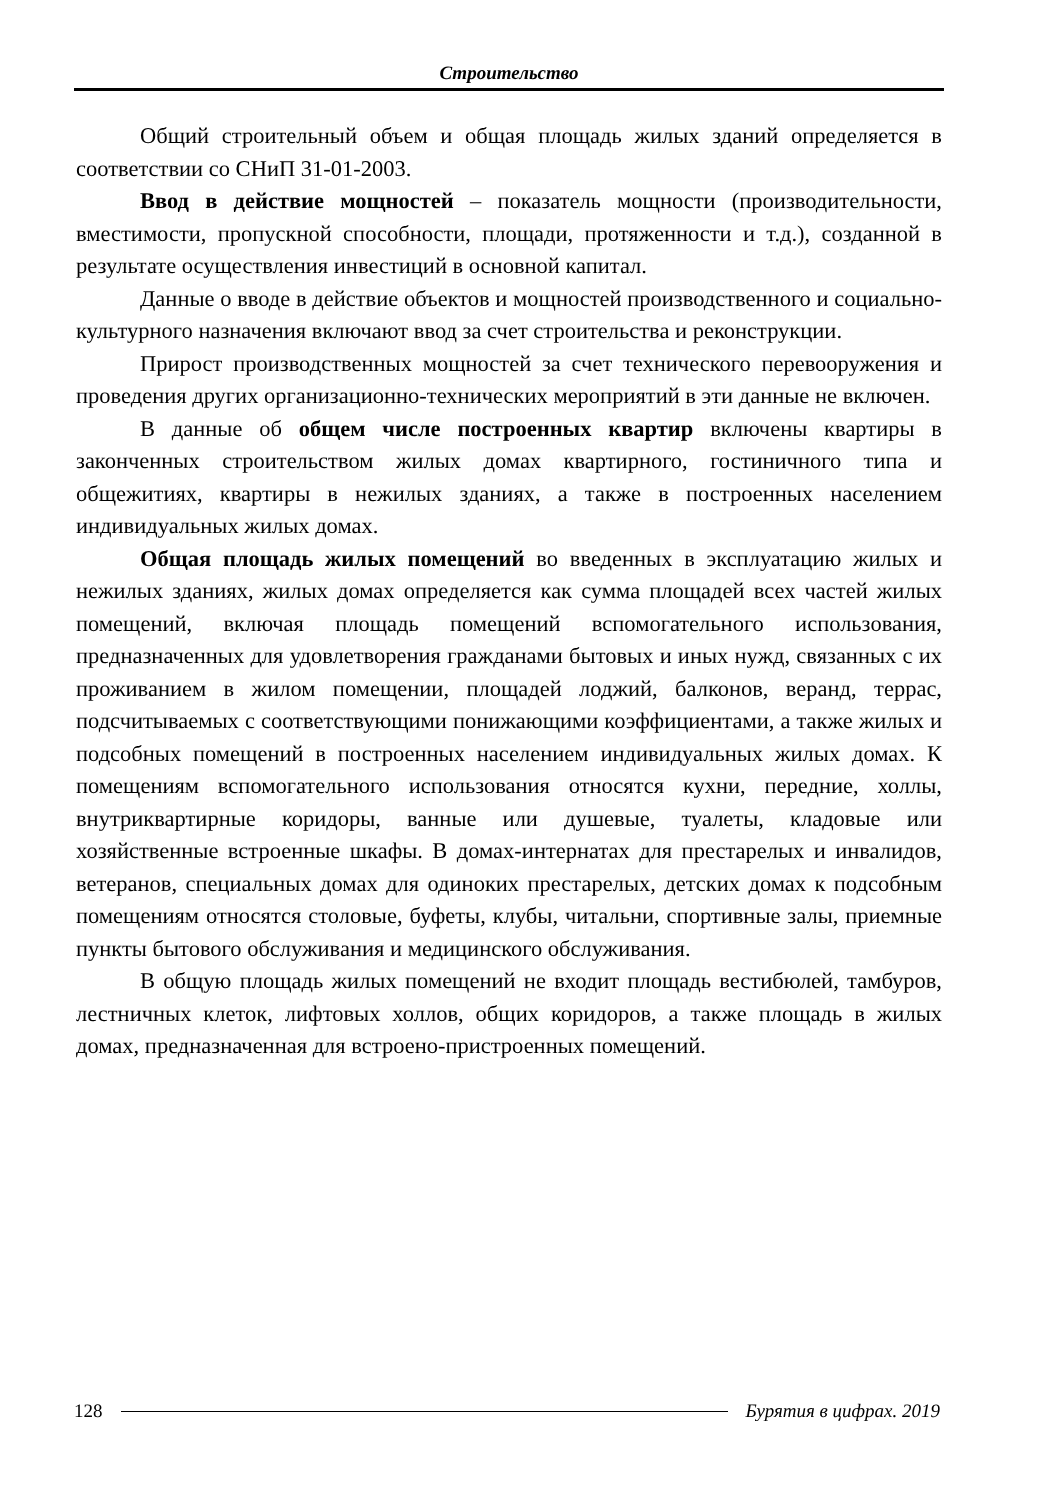Строительство
Общий строительный объем и общая площадь жилых зданий определяется в соответствии со СНиП 31-01-2003.
Ввод в действие мощностей – показатель мощности (производительности, вместимости, пропускной способности, площади, протяженности и т.д.), созданной в результате осуществления инвестиций в основной капитал.
Данные о вводе в действие объектов и мощностей производственного и социально-культурного назначения включают ввод за счет строительства и реконструкции.
Прирост производственных мощностей за счет технического перевооружения и проведения других организационно-технических мероприятий в эти данные не включен.
В данные об общем числе построенных квартир включены квартиры в законченных строительством жилых домах квартирного, гостиничного типа и общежитиях, квартиры в нежилых зданиях, а также в построенных населением индивидуальных жилых домах.
Общая площадь жилых помещений во введенных в эксплуатацию жилых и нежилых зданиях, жилых домах определяется как сумма площадей всех частей жилых помещений, включая площадь помещений вспомогательного использования, предназначенных для удовлетворения гражданами бытовых и иных нужд, связанных с их проживанием в жилом помещении, площадей лоджий, балконов, веранд, террас, подсчитываемых с соответствующими понижающими коэффициентами, а также жилых и подсобных помещений в построенных населением индивидуальных жилых домах. К помещениям вспомогательного использования относятся кухни, передние, холлы, внутриквартирные коридоры, ванные или душевые, туалеты, кладовые или хозяйственные встроенные шкафы. В домах-интернатах для престарелых и инвалидов, ветеранов, специальных домах для одиноких престарелых, детских домах к подсобным помещениям относятся столовые, буфеты, клубы, читальни, спортивные залы, приемные пункты бытового обслуживания и медицинского обслуживания.
В общую площадь жилых помещений не входит площадь вестибюлей, тамбуров, лестничных клеток, лифтовых холлов, общих коридоров, а также площадь в жилых домах, предназначенная для встроено-пристроенных помещений.
128 Бурятия в цифрах. 2019